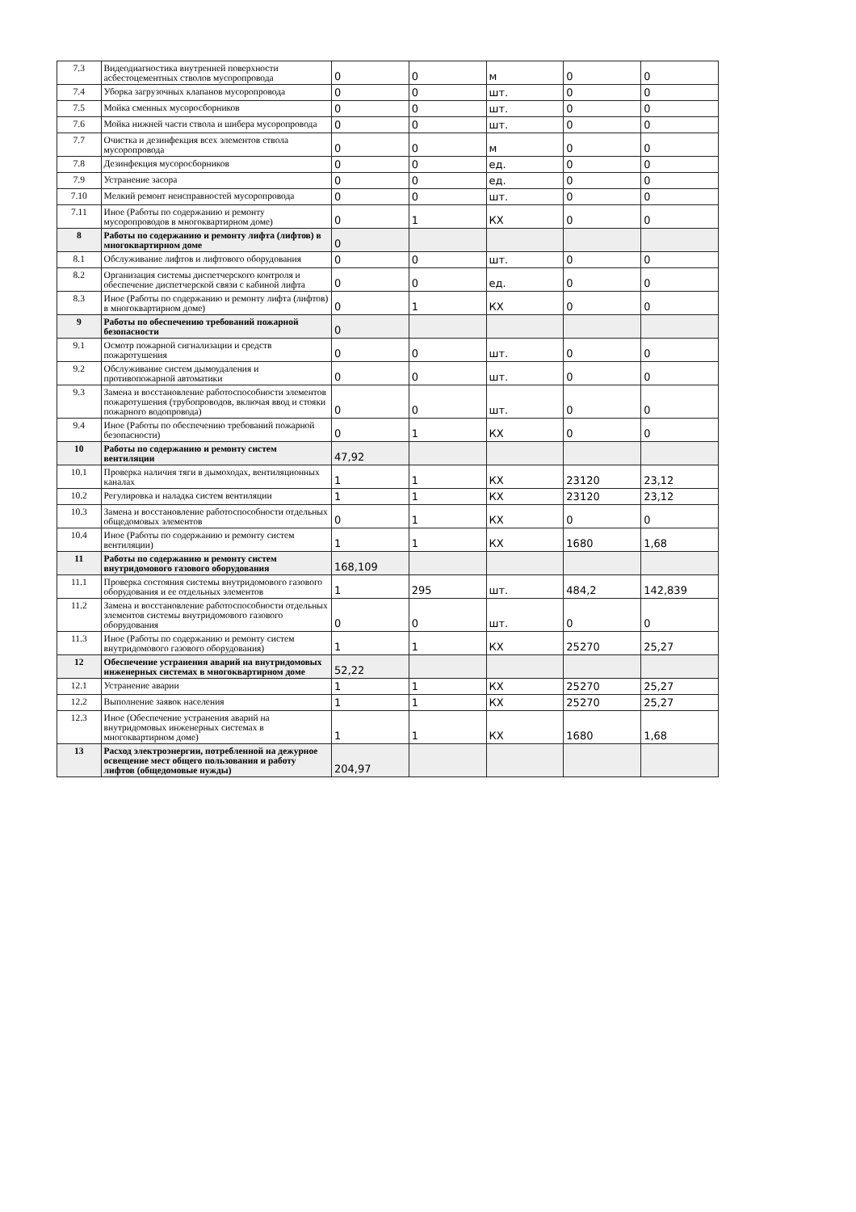| 7.3 | Видеодиагностика внутренней поверхности асбестоцементных стволов мусоропровода | 0 | 0 | м | 0 | 0 |
| 7.4 | Уборка загрузочных клапанов мусоропровода | 0 | 0 | шт. | 0 | 0 |
| 7.5 | Мойка сменных мусоросборников | 0 | 0 | шт. | 0 | 0 |
| 7.6 | Мойка нижней части ствола и шибера мусоропровода | 0 | 0 | шт. | 0 | 0 |
| 7.7 | Очистка и дезинфекция всех элементов ствола мусоропровода | 0 | 0 | м | 0 | 0 |
| 7.8 | Дезинфекция мусоросборников | 0 | 0 | ед. | 0 | 0 |
| 7.9 | Устранение засора | 0 | 0 | ед. | 0 | 0 |
| 7.10 | Мелкий ремонт неисправностей мусоропровода | 0 | 0 | шт. | 0 | 0 |
| 7.11 | Иное (Работы по содержанию и ремонту мусоропроводов в многоквартирном доме) | 0 | 1 | КХ | 0 | 0 |
| 8 | Работы по содержанию и ремонту лифта (лифтов) в многоквартирном доме | 0 | | | | |
| 8.1 | Обслуживание лифтов и лифтового оборудования | 0 | 0 | шт. | 0 | 0 |
| 8.2 | Организация системы диспетчерского контроля и обеспечение диспетчерской связи с кабиной лифта | 0 | 0 | ед. | 0 | 0 |
| 8.3 | Иное (Работы по содержанию и ремонту лифта (лифтов) в многоквартирном доме) | 0 | 1 | КХ | 0 | 0 |
| 9 | Работы по обеспечению требований пожарной безопасности | 0 | | | | |
| 9.1 | Осмотр пожарной сигнализации и средств пожаротушения | 0 | 0 | шт. | 0 | 0 |
| 9.2 | Обслуживание систем дымоудаления и противопожарной автоматики | 0 | 0 | шт. | 0 | 0 |
| 9.3 | Замена и восстановление работоспособности элементов пожаротушения (трубопроводов, включая ввод и стояки пожарного водопровода) | 0 | 0 | шт. | 0 | 0 |
| 9.4 | Иное (Работы по обеспечению требований пожарной безопасности) | 0 | 1 | КХ | 0 | 0 |
| 10 | Работы по содержанию и ремонту систем вентиляции | 47,92 | | | | |
| 10.1 | Проверка наличия тяги в дымоходах, вентиляционных каналах | 1 | 1 | КХ | 23120 | 23,12 |
| 10.2 | Регулировка и наладка систем вентиляции | 1 | 1 | КХ | 23120 | 23,12 |
| 10.3 | Замена и восстановление работоспособности отдельных общедомовых элементов | 0 | 1 | КХ | 0 | 0 |
| 10.4 | Иное (Работы по содержанию и ремонту систем вентиляции) | 1 | 1 | КХ | 1680 | 1,68 |
| 11 | Работы по содержанию и ремонту систем внутридомового газового оборудования | 168,109 | | | | |
| 11.1 | Проверка состояния системы внутридомового газового оборудования и ее отдельных элементов | 1 | 295 | шт. | 484,2 | 142,839 |
| 11.2 | Замена и восстановление работоспособности отдельных элементов системы внутридомового газового оборудования | 0 | 0 | шт. | 0 | 0 |
| 11.3 | Иное (Работы по содержанию и ремонту систем внутридомового газового оборудования) | 1 | 1 | КХ | 25270 | 25,27 |
| 12 | Обеспечение устранения аварий на внутридомовых инженерных системах в многоквартирном доме | 52,22 | | | | |
| 12.1 | Устранение аварии | 1 | 1 | КХ | 25270 | 25,27 |
| 12.2 | Выполнение заявок населения | 1 | 1 | КХ | 25270 | 25,27 |
| 12.3 | Иное (Обеспечение устранения аварий на внутридомовых инженерных системах в многоквартирном доме) | 1 | 1 | КХ | 1680 | 1,68 |
| 13 | Расход электроэнергии, потребленной на дежурное освещение мест общего пользования и работу лифтов (общедомовые нужды) | 204,97 | | | | |